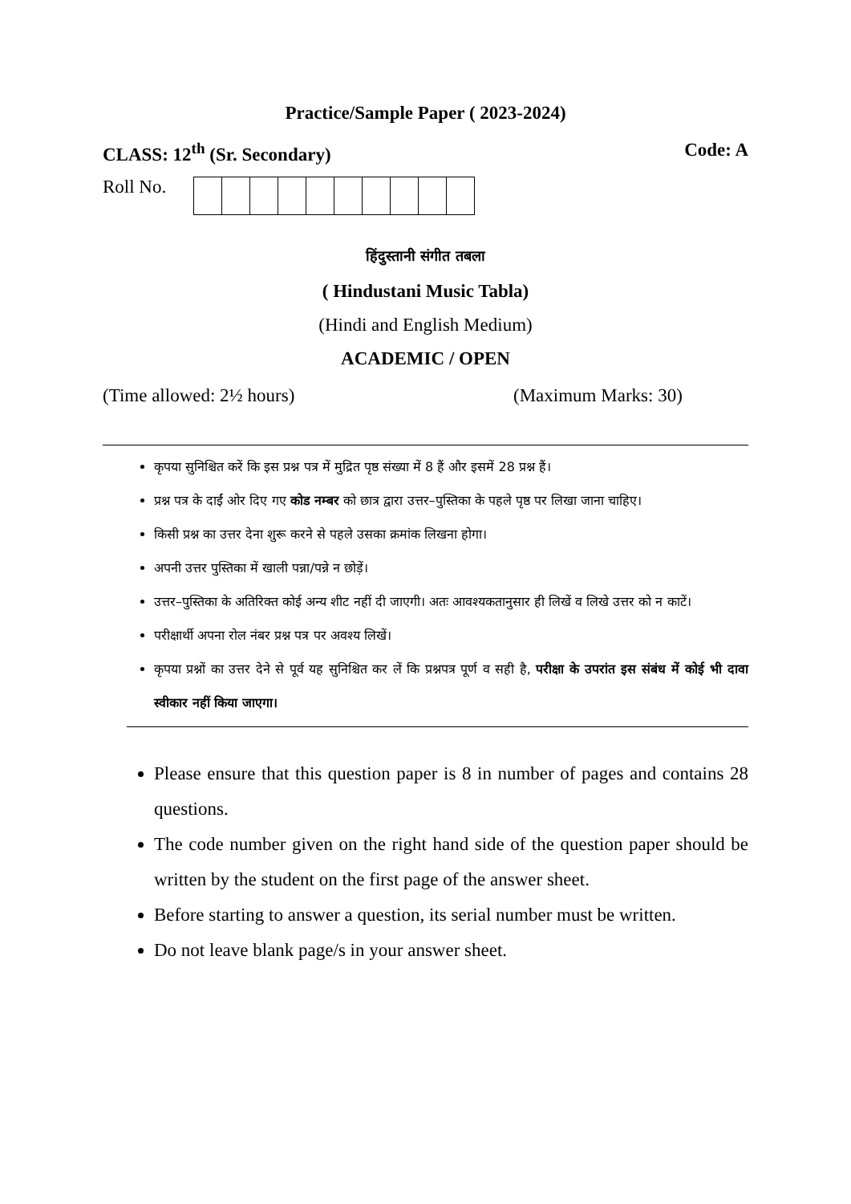Practice/Sample Paper ( 2023-2024)
CLASS: 12<sup>th</sup> (Sr. Secondary) Code: A
Roll No.
हिंदुस्तानी संगीत तबला
( Hindustani Music Tabla)
(Hindi and English Medium)
ACADEMIC / OPEN
(Time allowed: 2½ hours) (Maximum Marks: 30)
कृपया सुनिश्चित करें कि इस प्रश्न पत्र में मुद्रित पृष्ठ संख्या में 8 हैं और इसमें 28 प्रश्न हैं।
प्रश्न पत्र के दाईं ओर दिए गए कोड नम्बर को छात्र द्वारा उत्तर–पुस्तिका के पहले पृष्ठ पर लिखा जाना चाहिए।
किसी प्रश्न का उत्तर देना शुरू करने से पहले उसका क्रमांक लिखना होगा।
अपनी उत्तर पुस्तिका में खाली पन्ना/पन्ने न छोड़ें।
उत्तर–पुस्तिका के अतिरिक्त कोई अन्य शीट नहीं दी जाएगी। अतः आवश्यकतानुसार ही लिखें व लिखे उत्तर को न काटें।
परीक्षार्थी अपना रोल नंबर प्रश्न पत्र पर अवश्य लिखें।
कृपया प्रश्नों का उत्तर देने से पूर्व यह सुनिश्चित कर लें कि प्रश्नपत्र पूर्ण व सही है, परीक्षा के उपरांत इस संबंध में कोई भी दावा स्वीकार नहीं किया जाएगा।
Please ensure that this question paper is 8 in number of pages and contains 28 questions.
The code number given on the right hand side of the question paper should be written by the student on the first page of the answer sheet.
Before starting to answer a question, its serial number must be written.
Do not leave blank page/s in your answer sheet.